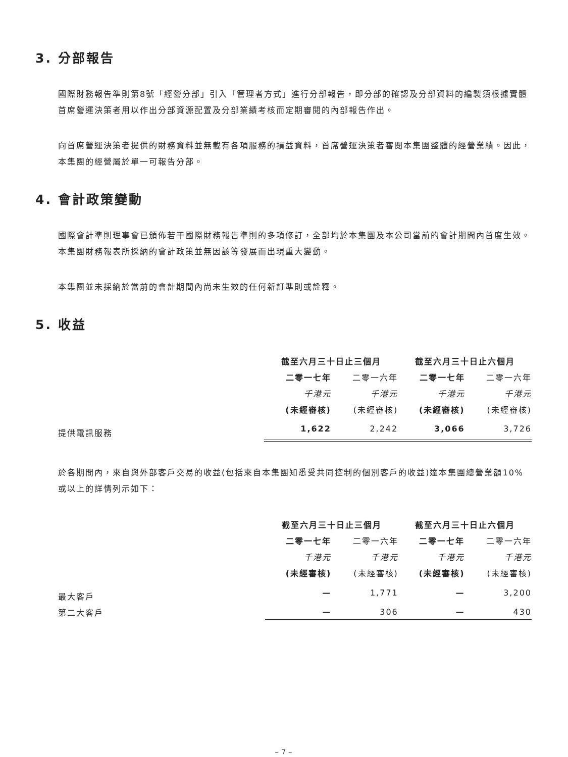3. 分部報告
國際財務報告準則第8號「經營分部」引入「管理者方式」進行分部報告，即分部的確認及分部資料的編製須根據實體首席營運決策者用以作出分部資源配置及分部業績考核而定期審閱的內部報告作出。
向首席營運決策者提供的財務資料並無載有各項服務的損益資料，首席營運決策者審閱本集團整體的經營業績。因此，本集團的經營屬於單一可報告分部。
4. 會計政策變動
國際會計準則理事會已頒佈若干國際財務報告準則的多項修訂，全部均於本集團及本公司當前的會計期間內首度生效。本集團財務報表所採納的會計政策並無因該等發展而出現重大變動。
本集團並未採納於當前的會計期間內尚未生效的任何新訂準則或詮釋。
5. 收益
| | 截至六月三十日止三個月 | | 截至六月三十日止六個月 | |
| | 二零一七年 | 二零一六年 | 二零一七年 | 二零一六年 |
| | 千港元 | 千港元 | 千港元 | 千港元 |
| | (未經審核) | (未經審核) | (未經審核) | (未經審核) |
| 提供電訊服務 | 1,622 | 2,242 | 3,066 | 3,726 |
於各期間內，來自與外部客戶交易的收益(包括來自本集團知悉受共同控制的個別客戶的收益)達本集團總營業額10%或以上的詳情列示如下：
| | 截至六月三十日止三個月 | | 截至六月三十日止六個月 | |
| | 二零一七年 | 二零一六年 | 二零一七年 | 二零一六年 |
| | 千港元 | 千港元 | 千港元 | 千港元 |
| | (未經審核) | (未經審核) | (未經審核) | (未經審核) |
| 最大客戶 | — | 1,771 | — | 3,200 |
| 第二大客戶 | — | 306 | — | 430 |
– 7 –